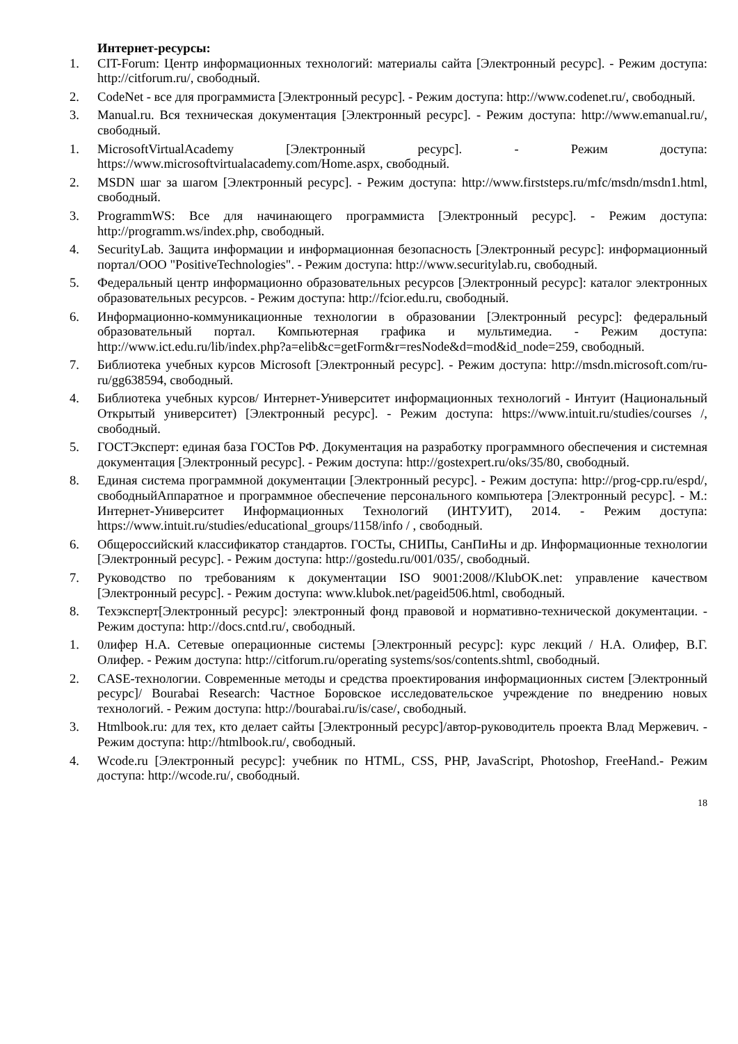Интернет-ресурсы:
1. CIT-Forum: Центр информационных технологий: материалы сайта [Электронный ресурс]. - Режим доступа: http://citforum.ru/, свободный.
2. CodeNet - все для программиста [Электронный ресурс]. - Режим доступа: http://www.codenet.ru/, свободный.
3. Manual.ru. Вся техническая документация [Электронный ресурс]. - Режим доступа: http://www.emanual.ru/, свободный.
1. MicrosoftVirtualAcademy [Электронный ресурс]. - Режим доступа: https://www.microsoftvirtualacademy.com/Home.aspx, свободный.
2. MSDN шаг за шагом [Электронный ресурс]. - Режим доступа: http://www.firststeps.ru/mfc/msdn/msdn1.html, свободный.
3. ProgrammWS: Все для начинающего программиста [Электронный ресурс]. - Режим доступа: http://programm.ws/index.php, свободный.
4. SecurityLab. Защита информации и информационная безопасность [Электронный ресурс]: информационный портал/ООО "PositiveTechnologies". - Режим доступа: http://www.securitylab.ru, свободный.
5. Федеральный центр информационно образовательных ресурсов [Электронный ресурс]: каталог электронных образовательных ресурсов. - Режим доступа: http://fcior.edu.ru, свободный.
6. Информационно-коммуникационные технологии в образовании [Электронный ресурс]: федеральный образовательный портал. Компьютерная графика и мультимедиа. - Режим доступа: http://www.ict.edu.ru/lib/index.php?a=elib&c=getForm&r=resNode&d=mod&id_node=259, свободный.
7. Библиотека учебных курсов Microsoft [Электронный ресурс]. - Режим доступа: http://msdn.microsoft.com/ru-ru/gg638594, свободный.
4. Библиотека учебных курсов/ Интернет-Университет информационных технологий - Интуит (Национальный Открытый университет) [Электронный ресурс]. - Режим доступа: https://www.intuit.ru/studies/courses /, свободный.
5. ГОСТЭксперт: единая база ГОСТов РФ. Документация на разработку программного обеспечения и системная документация [Электронный ресурс]. - Режим доступа: http://gostexpert.ru/oks/35/80, свободный.
8. Единая система программной документации [Электронный ресурс]. - Режим доступа: http://prog-cpp.ru/espd/, свободныйАппаратное и программное обеспечение персонального компьютера [Электронный ресурс]. - М.: Интернет-Университет Информационных Технологий (ИНТУИТ), 2014. - Режим доступа: https://www.intuit.ru/studies/educational_groups/1158/info / , свободный.
6. Общероссийский классификатор стандартов. ГОСТы, СНИПы, СанПиНы и др. Информационные технологии [Электронный ресурс]. - Режим доступа: http://gostedu.ru/001/035/, свободный.
7. Руководство по требованиям к документации ISO 9001:2008//KlubOK.net: управление качеством [Электронный ресурс]. - Режим доступа: www.klubok.net/pageid506.html, свободный.
8. Техэксперт[Электронный ресурс]: электронный фонд правовой и нормативно-технической документации. - Режим доступа: http://docs.cntd.ru/, свободный.
1. 0лифер Н.А. Сетевые операционные системы [Электронный ресурс]: курс лекций / Н.А. Олифер, В.Г. Олифер. - Режим доступа: http://citforum.ru/operating systems/sos/contents.shtml, свободный.
2. CASE-технологии. Современные методы и средства проектирования информационных систем [Электронный ресурс]/ Bourabai Research: Частное Боровское исследовательское учреждение по внедрению новых технологий. - Режим доступа: http://bourabai.ru/is/case/, свободный.
3. Htmlbook.ru: для тех, кто делает сайты [Электронный ресурс]/автор-руководитель проекта Влад Мержевич. - Режим доступа: http://htmlbook.ru/, свободный.
4. Wcode.ru [Электронный ресурс]: учебник по HTML, CSS, PHP, JavaScript, Photoshop, FreeHand.- Режим доступа: http://wcode.ru/, свободный.
18